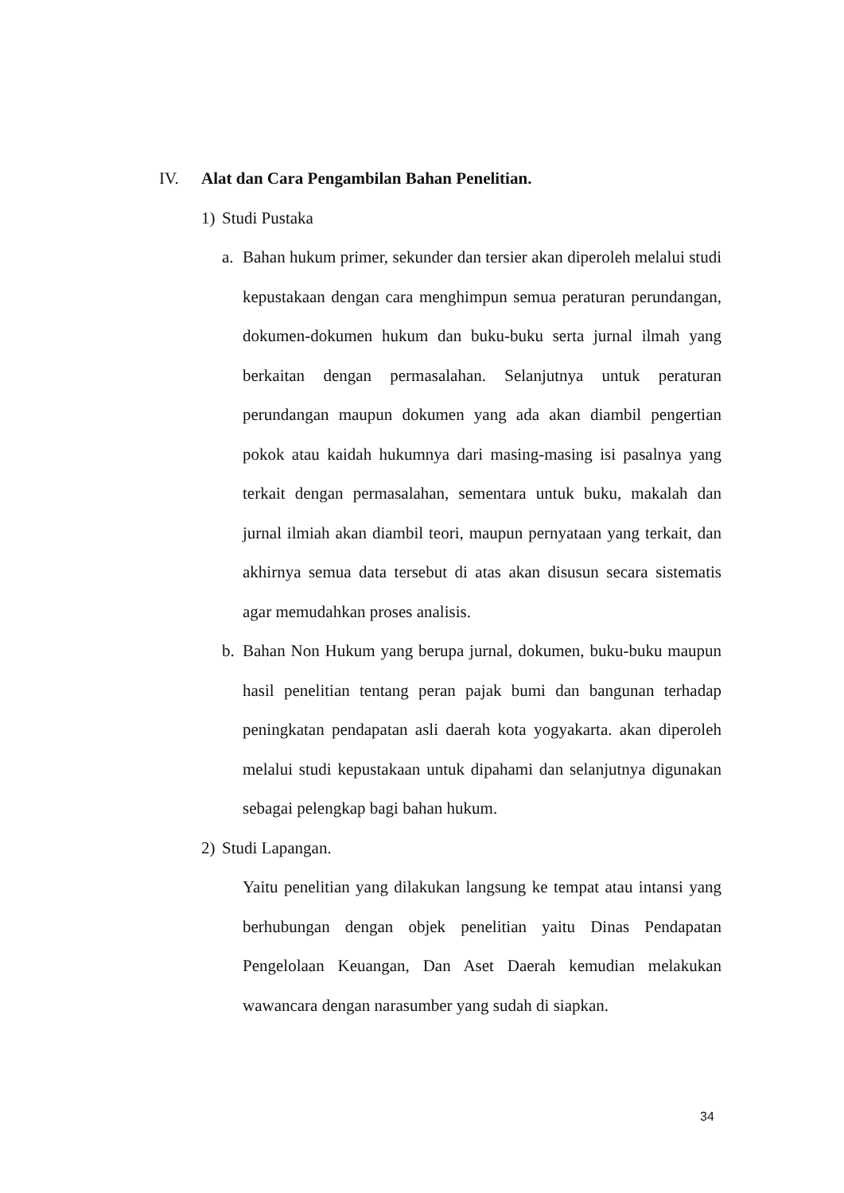IV. Alat dan Cara Pengambilan Bahan Penelitian.
1) Studi Pustaka
a. Bahan hukum primer, sekunder dan tersier akan diperoleh melalui studi kepustakaan dengan cara menghimpun semua peraturan perundangan, dokumen-dokumen hukum dan buku-buku serta jurnal ilmah yang berkaitan dengan permasalahan. Selanjutnya untuk peraturan perundangan maupun dokumen yang ada akan diambil pengertian pokok atau kaidah hukumnya dari masing-masing isi pasalnya yang terkait dengan permasalahan, sementara untuk buku, makalah dan jurnal ilmiah akan diambil teori, maupun pernyataan yang terkait, dan akhirnya semua data tersebut di atas akan disusun secara sistematis agar memudahkan proses analisis.
b. Bahan Non Hukum yang berupa jurnal, dokumen, buku-buku maupun hasil penelitian tentang peran pajak bumi dan bangunan terhadap peningkatan pendapatan asli daerah kota yogyakarta. akan diperoleh melalui studi kepustakaan untuk dipahami dan selanjutnya digunakan sebagai pelengkap bagi bahan hukum.
2) Studi Lapangan.
Yaitu penelitian yang dilakukan langsung ke tempat atau intansi yang berhubungan dengan objek penelitian yaitu Dinas Pendapatan Pengelolaan Keuangan, Dan Aset Daerah kemudian melakukan wawancara dengan narasumber yang sudah di siapkan.
34